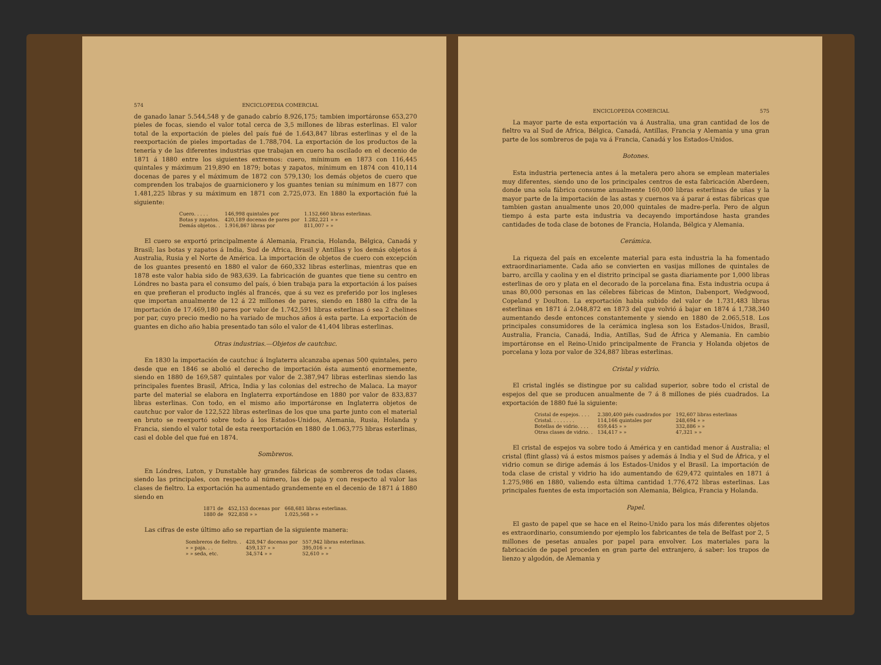574 ENCICLOPEDIA COMERCIAL
de ganado lanar 5.544,548 y de ganado cabrío 8.926,175; tambien importáronse 653,270 pieles de focas, siendo el valor total cerca de 3,5 millones de libras esterlinas. El valor total de la exportación de pieles del país fué de 1.643,847 libras esterlinas y el de la reexportación de pieles importadas de 1.788,704. La exportación de los productos de la tenería y de las diferentes industrias que trabajan en cuero ha oscilado en el decenio de 1871 á 1880 entre los siguientes extremos: cuero, mínimum en 1873 con 116,445 quintales y máximum 219,890 en 1879; botas y zapatos, mínimum en 1874 con 410,114 docenas de pares y el máximum de 1872 con 579,130; los demás objetos de cuero que comprenden los trabajos de guarnicionero y los guantes tenian su mínimum en 1877 con 1.481,225 libras y su máximum en 1871 con 2.725,073. En 1880 la exportación fué la siguiente:
| Cuero. . . . . | 146,998 quintales por | 1.152,660 libras esterlinas. |
| Botas y zapatos. | 420,189 docenas de pares por | 1.282,221 » » |
| Demás objetos. . | 1.916,867 libras por | 811,007 » » |
El cuero se exportó principalmente á Alemania, Francia, Holanda, Bélgica, Canadá y Brasil; las botas y zapatos á India, Sud de Africa, Brasil y Antillas y los demás objetos á Australia, Rusia y el Norte de América. La importación de objetos de cuero con excepción de los guantes presentó en 1880 el valor de 660,332 libras esterlinas, mientras que en 1878 este valor habia sido de 983,639. La fabricación de guantes que tiene su centro en Lóndres no basta para el consumo del país, ó bien trabaja para la exportación á los países en que prefieran el producto inglés al francés, que á su vez es preferido por los ingleses que importan anualmente de 12 á 22 millones de pares, siendo en 1880 la cifra de la importación de 17.469,180 pares por valor de 1.742,591 libras esterlinas ó sea 2 chelines por par, cuyo precio medio no ha variado de muchos años á esta parte. La exportación de guantes en dicho año habia presentado tan sólo el valor de 41,404 libras esterlinas.
Otras industrias.—Objetos de cautchuc.
En 1830 la importación de cautchuc á Inglaterra alcanzaba apenas 500 quintales, pero desde que en 1846 se abolió el derecho de importación ésta aumentó enormemente, siendo en 1880 de 169,587 quintales por valor de 2.387,947 libras esterlinas siendo las principales fuentes Brasil, Africa, India y las colonias del estrecho de Malaca. La mayor parte del material se elabora en Inglaterra exportándose en 1880 por valor de 833,837 libras esterlinas. Con todo, en el mismo año importáronse en Inglaterra objetos de cautchuc por valor de 122,522 libras esterlinas de los que una parte junto con el material en bruto se reexportó sobre todo á los Estados-Unidos, Alemania, Rusia, Holanda y Francia, siendo el valor total de esta reexportación en 1880 de 1.063,775 libras esterlinas, casi el doble del que fué en 1874.
Sombreros.
En Lóndres, Luton, y Dunstable hay grandes fábricas de sombreros de todas clases, siendo las principales, con respecto al número, las de paja y con respecto al valor las clases de fieltro. La exportación ha aumentado grandemente en el decenio de 1871 á 1880 siendo en
| 1871 de | 452,153 docenas por | 668,681 libras esterlinas. |
| 1880 de | 922,858 » » | 1.025,568 » » |
Las cifras de este último año se repartian de la siguiente manera:
| Sombreros de fieltro. . | 428,947 docenas por | 557,942 libras esterlinas. |
| » » paja. . . | 459,137 » » | 395,016 » » |
| » » seda, etc. | 34,574 » » | 52,610 » » |
ENCICLOPEDIA COMERCIAL 575
La mayor parte de esta exportación va á Australia, una gran cantidad de los de fieltro va al Sud de Africa, Bélgica, Canadá, Antillas, Francia y Alemania y una gran parte de los sombreros de paja va á Francia, Canadá y los Estados-Unidos.
Botones.
Esta industria pertenecia antes á la metalera pero ahora se emplean materiales muy diferentes, siendo uno de los principales centros de esta fabricación Aberdeen, donde una sola fábrica consume anualmente 160,000 libras esterlinas de uñas y la mayor parte de la importación de las astas y cuernos va á parar á estas fábricas que tambien gastan anualmente unos 20,000 quintales de madre-perla. Pero de algun tiempo á esta parte esta industria va decayendo importándose hasta grandes cantidades de toda clase de botones de Francia, Holanda, Bélgica y Alemania.
Cerámica.
La riqueza del país en excelente material para esta industria la ha fomentado extraordinariamente. Cada año se convierten en vasijas millones de quintales de barro, arcilla y caolina y en el distrito principal se gasta diariamente por 1,000 libras esterlinas de oro y plata en el decorado de la porcelana fina. Esta industria ocupa á unas 80,000 personas en las célebres fábricas de Minton, Dabenport, Wedgwood, Copeland y Doulton. La exportación habia subido del valor de 1.731,483 libras esterlinas en 1871 á 2.048,872 en 1873 del que volvió á bajar en 1874 á 1,738,340 aumentando desde entonces constantemente y siendo en 1880 de 2.065,518. Los principales consumidores de la cerámica inglesa son los Estados-Unidos, Brasil, Australia, Francia, Canadá, India, Antillas, Sud de África y Alemania. En cambio importáronse en el Reino-Unido principalmente de Francia y Holanda objetos de porcelana y loza por valor de 324,887 libras esterlinas.
Cristal y vidrio.
El cristal inglés se distingue por su calidad superior, sobre todo el cristal de espejos del que se producen anualmente de 7 á 8 millones de piés cuadrados. La exportación de 1880 fué la siguiente:
| Cristal de espejos. . . . | 2.380,400 piés cuadrados por | 192,607 libras esterlinas |
| Cristal. . . . . . . . | 114,166 quintales por | 248,694 » » |
| Botellas de vidrio. . . . | 659,445 » » | 332,886 » » |
| Otras clases de vidrio. . | 134,417 » » | 47,321 » » |
El cristal de espejos va sobre todo á América y en cantidad menor á Australia; el cristal (flint glass) vá á estos mismos países y además á India y el Sud de África, y el vidrio comun se dirige además á los Estados-Unidos y el Brasil. La importación de toda clase de cristal y vidrio ha ido aumentando de 629,472 quintales en 1871 á 1.275,986 en 1880, valiendo esta última cantidad 1.776,472 libras esterlinas. Las principales fuentes de esta importación son Alemania, Bélgica, Francia y Holanda.
Papel.
El gasto de papel que se hace en el Reino-Unido para los más diferentes objetos es extraordinario, consumiendo por ejemplo los fabricantes de tela de Belfast por 2, 5 millones de pesetas anuales por papel para envolver. Los materiales para la fabricación de papel proceden en gran parte del extranjero, á saber: los trapos de lienzo y algodón, de Alemania y